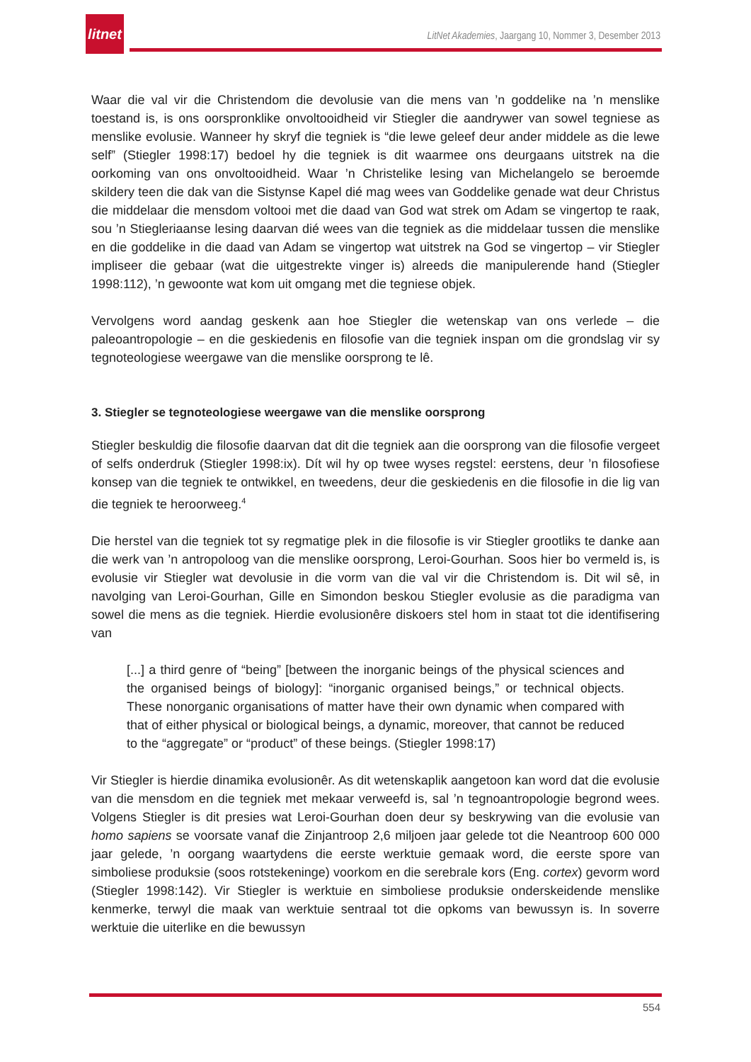litnet
LitNet Akademies, Jaargang 10, Nommer 3, Desember 2013
Waar die val vir die Christendom die devolusie van die mens van ’n goddelike na ’n menslike toestand is, is ons oorspronklike onvoltooidheid vir Stiegler die aandrywer van sowel tegniese as menslike evolusie. Wanneer hy skryf die tegniek is “die lewe geleef deur ander middele as die lewe self” (Stiegler 1998:17) bedoel hy die tegniek is dit waarmee ons deurgaans uitstrek na die oorkoming van ons onvoltooidheid. Waar ’n Christelike lesing van Michelangelo se beroemde skildery teen die dak van die Sistynse Kapel dié mag wees van Goddelike genade wat deur Christus die middelaar die mensdom voltooi met die daad van God wat strek om Adam se vingertop te raak, sou ’n Stiegleriaanse lesing daarvan dié wees van die tegniek as die middelaar tussen die menslike en die goddelike in die daad van Adam se vingertop wat uitstrek na God se vingertop – vir Stiegler impliseer die gebaar (wat die uitgestrekte vinger is) alreeds die manipulerende hand (Stiegler 1998:112), ’n gewoonte wat kom uit omgang met die tegniese objek.
Vervolgens word aandag geskenk aan hoe Stiegler die wetenskap van ons verlede – die paleoantropologie – en die geskiedenis en filosofie van die tegniek inspan om die grondslag vir sy tegnoteologiese weergawe van die menslike oorsprong te lê.
3. Stiegler se tegnoteologiese weergawe van die menslike oorsprong
Stiegler beskuldig die filosofie daarvan dat dit die tegniek aan die oorsprong van die filosofie vergeet of selfs onderdruk (Stiegler 1998:ix). Dít wil hy op twee wyses regstel: eerstens, deur ’n filosofiese konsep van die tegniek te ontwikkel, en tweedens, deur die geskiedenis en die filosofie in die lig van die tegniek te heroorweeg.<sup>4</sup>
Die herstel van die tegniek tot sy regmatige plek in die filosofie is vir Stiegler grootliks te danke aan die werk van ’n antropoloog van die menslike oorsprong, Leroi-Gourhan. Soos hier bo vermeld is, is evolusie vir Stiegler wat devolusie in die vorm van die val vir die Christendom is. Dit wil sê, in navolging van Leroi-Gourhan, Gille en Simondon beskou Stiegler evolusie as die paradigma van sowel die mens as die tegniek. Hierdie evolusionêre diskoers stel hom in staat tot die identifisering van
[...] a third genre of “being” [between the inorganic beings of the physical sciences and the organised beings of biology]: “inorganic organised beings,” or technical objects. These nonorganic organisations of matter have their own dynamic when compared with that of either physical or biological beings, a dynamic, moreover, that cannot be reduced to the “aggregate” or “product” of these beings. (Stiegler 1998:17)
Vir Stiegler is hierdie dinamika evolusionêr. As dit wetenskaplik aangetoon kan word dat die evolusie van die mensdom en die tegniek met mekaar verweefd is, sal ’n tegnoantropologie begrond wees. Volgens Stiegler is dit presies wat Leroi-Gourhan doen deur sy beskrywing van die evolusie van homo sapiens se voorsate vanaf die Zinjantroop 2,6 miljoen jaar gelede tot die Neantroop 600 000 jaar gelede, ’n oorgang waartydens die eerste werktuie gemaak word, die eerste spore van simboliese produksie (soos rotstekeninge) voorkom en die serebrale kors (Eng. cortex) gevorm word (Stiegler 1998:142). Vir Stiegler is werktuie en simboliese produksie onderskeidende menslike kenmerke, terwyl die maak van werktuie sentraal tot die opkoms van bewussyn is. In soverre werktuie die uiterlike en die bewussyn
554